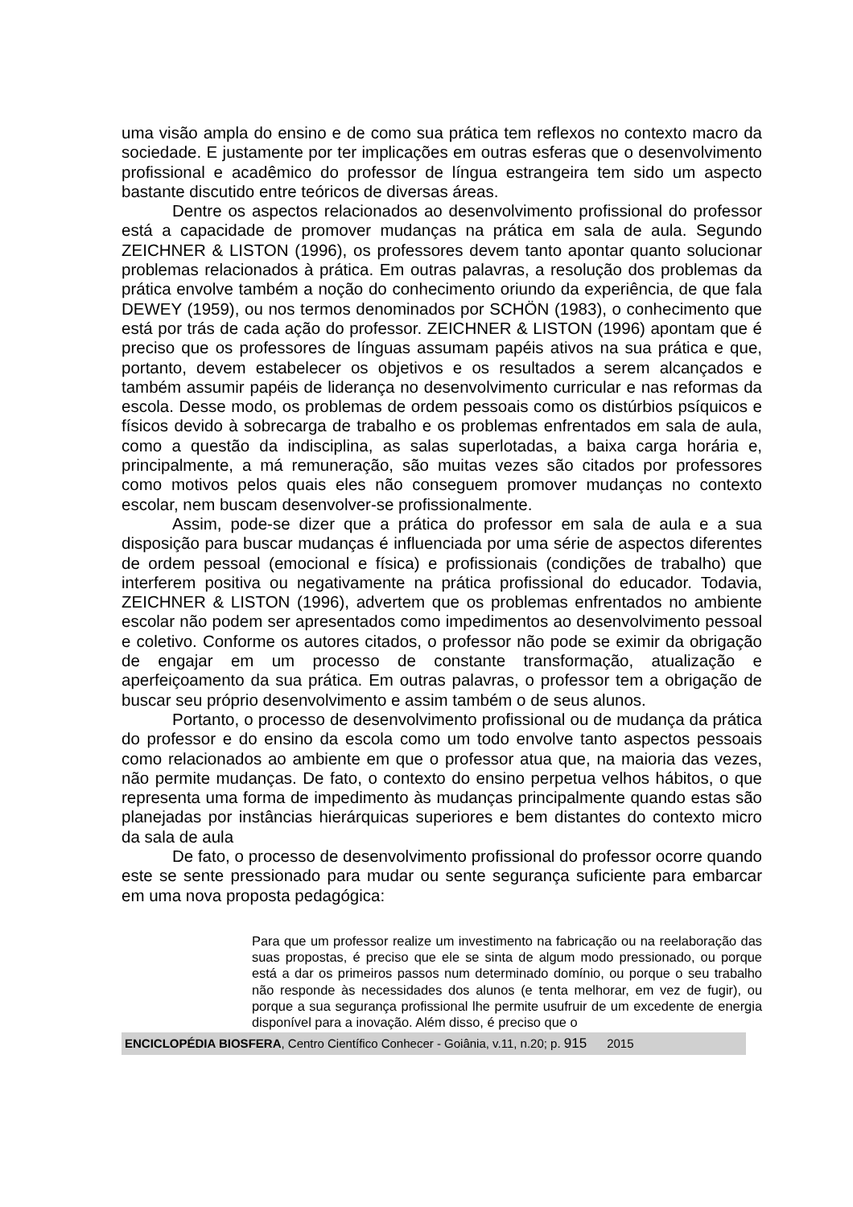uma visão ampla do ensino e de como sua prática tem reflexos no contexto macro da sociedade. E justamente por ter implicações em outras esferas que o desenvolvimento profissional e acadêmico do professor de língua estrangeira tem sido um aspecto bastante discutido entre teóricos de diversas áreas.
Dentre os aspectos relacionados ao desenvolvimento profissional do professor está a capacidade de promover mudanças na prática em sala de aula. Segundo ZEICHNER & LISTON (1996), os professores devem tanto apontar quanto solucionar problemas relacionados à prática. Em outras palavras, a resolução dos problemas da prática envolve também a noção do conhecimento oriundo da experiência, de que fala DEWEY (1959), ou nos termos denominados por SCHÖN (1983), o conhecimento que está por trás de cada ação do professor. ZEICHNER & LISTON (1996) apontam que é preciso que os professores de línguas assumam papéis ativos na sua prática e que, portanto, devem estabelecer os objetivos e os resultados a serem alcançados e também assumir papéis de liderança no desenvolvimento curricular e nas reformas da escola. Desse modo, os problemas de ordem pessoais como os distúrbios psíquicos e físicos devido à sobrecarga de trabalho e os problemas enfrentados em sala de aula, como a questão da indisciplina, as salas superlotadas, a baixa carga horária e, principalmente, a má remuneração, são muitas vezes são citados por professores como motivos pelos quais eles não conseguem promover mudanças no contexto escolar, nem buscam desenvolver-se profissionalmente.
Assim, pode-se dizer que a prática do professor em sala de aula e a sua disposição para buscar mudanças é influenciada por uma série de aspectos diferentes de ordem pessoal (emocional e física) e profissionais (condições de trabalho) que interferem positiva ou negativamente na prática profissional do educador. Todavia, ZEICHNER & LISTON (1996), advertem que os problemas enfrentados no ambiente escolar não podem ser apresentados como impedimentos ao desenvolvimento pessoal e coletivo. Conforme os autores citados, o professor não pode se eximir da obrigação de engajar em um processo de constante transformação, atualização e aperfeiçoamento da sua prática. Em outras palavras, o professor tem a obrigação de buscar seu próprio desenvolvimento e assim também o de seus alunos.
Portanto, o processo de desenvolvimento profissional ou de mudança da prática do professor e do ensino da escola como um todo envolve tanto aspectos pessoais como relacionados ao ambiente em que o professor atua que, na maioria das vezes, não permite mudanças. De fato, o contexto do ensino perpetua velhos hábitos, o que representa uma forma de impedimento às mudanças principalmente quando estas são planejadas por instâncias hierárquicas superiores e bem distantes do contexto micro da sala de aula
De fato, o processo de desenvolvimento profissional do professor ocorre quando este se sente pressionado para mudar ou sente segurança suficiente para embarcar em uma nova proposta pedagógica:
Para que um professor realize um investimento na fabricação ou na reelaboração das suas propostas, é preciso que ele se sinta de algum modo pressionado, ou porque está a dar os primeiros passos num determinado domínio, ou porque o seu trabalho não responde às necessidades dos alunos (e tenta melhorar, em vez de fugir), ou porque a sua segurança profissional lhe permite usufruir de um excedente de energia disponível para a inovação. Além disso, é preciso que o
ENCICLOPÉDIA BIOSFERA, Centro Científico Conhecer - Goiânia, v.11, n.20; p. 915 2015